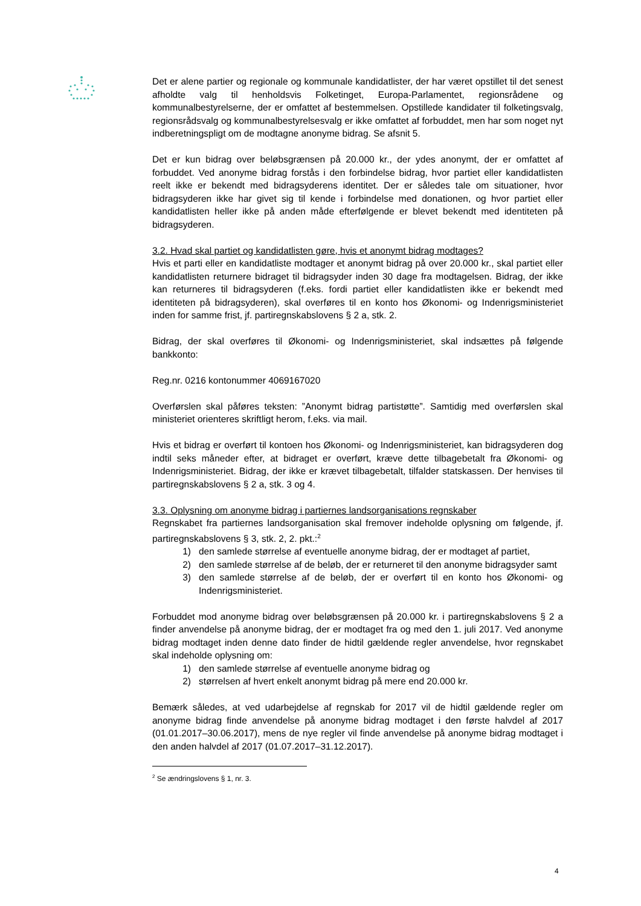Det er alene partier og regionale og kommunale kandidatlister, der har været opstillet til det senest afholdte valg til henholdsvis Folketinget, Europa-Parlamentet, regionsrådene og kommunalbestyrelserne, der er omfattet af bestemmelsen. Opstillede kandidater til folketingsvalg, regionsrådsvalg og kommunalbestyrelsesvalg er ikke omfattet af forbuddet, men har som noget nyt indberetningspligt om de modtagne anonyme bidrag. Se afsnit 5.
Det er kun bidrag over beløbsgrænsen på 20.000 kr., der ydes anonymt, der er omfattet af forbuddet. Ved anonyme bidrag forstås i den forbindelse bidrag, hvor partiet eller kandidatlisten reelt ikke er bekendt med bidragsyderens identitet. Der er således tale om situationer, hvor bidragsyderen ikke har givet sig til kende i forbindelse med donationen, og hvor partiet eller kandidatlisten heller ikke på anden måde efterfølgende er blevet bekendt med identiteten på bidragsyderen.
3.2. Hvad skal partiet og kandidatlisten gøre, hvis et anonymt bidrag modtages?
Hvis et parti eller en kandidatliste modtager et anonymt bidrag på over 20.000 kr., skal partiet eller kandidatlisten returnere bidraget til bidragsyder inden 30 dage fra modtagelsen. Bidrag, der ikke kan returneres til bidragsyderen (f.eks. fordi partiet eller kandidatlisten ikke er bekendt med identiteten på bidragsyderen), skal overføres til en konto hos Økonomi- og Indenrigsministeriet inden for samme frist, jf. partiregnskabslovens § 2 a, stk. 2.
Bidrag, der skal overføres til Økonomi- og Indenrigsministeriet, skal indsættes på følgende bankkonto:
Reg.nr. 0216 kontonummer 4069167020
Overførslen skal påføres teksten: ”Anonymt bidrag partistøtte”. Samtidig med overførslen skal ministeriet orienteres skriftligt herom, f.eks. via mail.
Hvis et bidrag er overført til kontoen hos Økonomi- og Indenrigsministeriet, kan bidragsyderen dog indtil seks måneder efter, at bidraget er overført, kræve dette tilbagebetalt fra Økonomi- og Indenrigsministeriet. Bidrag, der ikke er krævet tilbagebetalt, tilfalder statskassen. Der henvises til partiregnskabslovens § 2 a, stk. 3 og 4.
3.3. Oplysning om anonyme bidrag i partiernes landsorganisations regnskaber
Regnskabet fra partiernes landsorganisation skal fremover indeholde oplysning om følgende, jf. partiregnskabslovens § 3, stk. 2, 2. pkt.:<sup>2</sup>
1) den samlede størrelse af eventuelle anonyme bidrag, der er modtaget af partiet,
2) den samlede størrelse af de beløb, der er returneret til den anonyme bidragsyder samt
3) den samlede størrelse af de beløb, der er overført til en konto hos Økonomi- og Indenrigsministeriet.
Forbuddet mod anonyme bidrag over beløbsgrænsen på 20.000 kr. i partiregnskabslovens § 2 a finder anvendelse på anonyme bidrag, der er modtaget fra og med den 1. juli 2017. Ved anonyme bidrag modtaget inden denne dato finder de hidtil gældende regler anvendelse, hvor regnskabet skal indeholde oplysning om:
1) den samlede størrelse af eventuelle anonyme bidrag og
2) størrelsen af hvert enkelt anonymt bidrag på mere end 20.000 kr.
Bemærk således, at ved udarbejdelse af regnskab for 2017 vil de hidtil gældende regler om anonyme bidrag finde anvendelse på anonyme bidrag modtaget i den første halvdel af 2017 (01.01.2017–30.06.2017), mens de nye regler vil finde anvendelse på anonyme bidrag modtaget i den anden halvdel af 2017 (01.07.2017–31.12.2017).
<sup>2</sup> Se ændringslovens § 1, nr. 3.
4